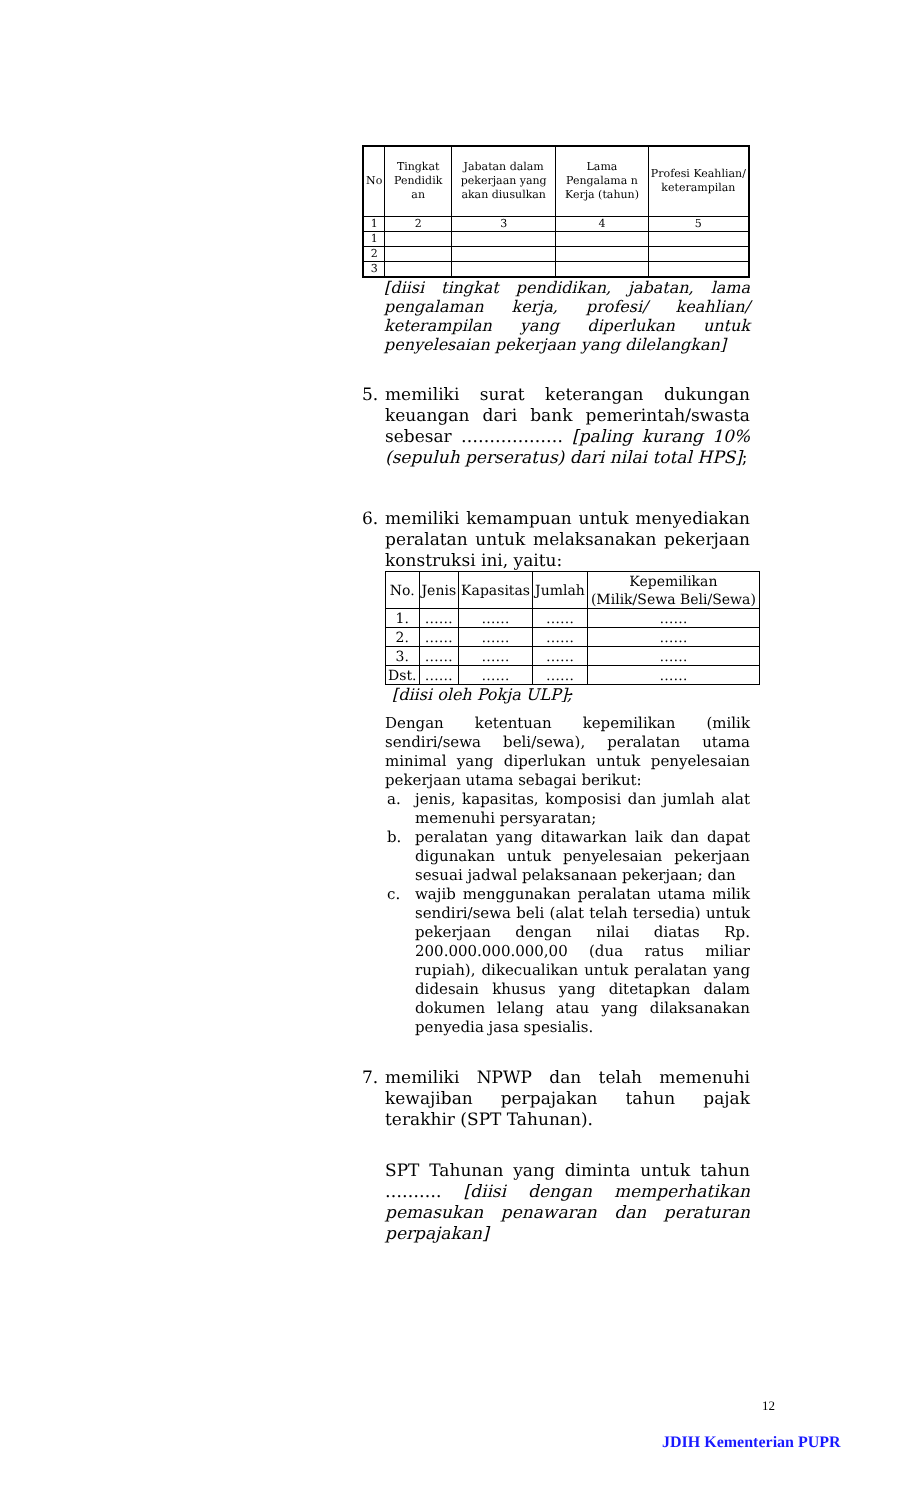| No | Tingkat Pendidik an | Jabatan dalam pekerjaan yang akan diusulkan | Lama Pengalama n Kerja (tahun) | Profesi Keahlian/ keterampilan |
| --- | --- | --- | --- | --- |
| 1 | 2 | 3 | 4 | 5 |
| 1 | | | | |
| 2 | | | | |
| 3 | | | | |
[diisi tingkat pendidikan, jabatan, lama pengalaman kerja, profesi/ keahlian/ keterampilan yang diperlukan untuk penyelesaian pekerjaan yang dilelangkan]
5. memiliki surat keterangan dukungan keuangan dari bank pemerintah/swasta sebesar ……………… [paling kurang 10% (sepuluh perseratus) dari nilai total HPS];
6. memiliki kemampuan untuk menyediakan peralatan untuk melaksanakan pekerjaan konstruksi ini, yaitu:
| No. | Jenis | Kapasitas | Jumlah | Kepemilikan (Milik/Sewa Beli/Sewa) |
| --- | --- | --- | --- | --- |
| 1. | …… | …… | …… | …… |
| 2. | …… | …… | …… | …… |
| 3. | …… | …… | …… | …… |
| Dst. | …… | …… | …… | …… |
[diisi oleh Pokja ULP];
Dengan ketentuan kepemilikan (milik sendiri/sewa beli/sewa), peralatan utama minimal yang diperlukan untuk penyelesaian pekerjaan utama sebagai berikut:
a. jenis, kapasitas, komposisi dan jumlah alat memenuhi persyaratan;
b. peralatan yang ditawarkan laik dan dapat digunakan untuk penyelesaian pekerjaan sesuai jadwal pelaksanaan pekerjaan; dan
c. wajib menggunakan peralatan utama milik sendiri/sewa beli (alat telah tersedia) untuk pekerjaan dengan nilai diatas Rp. 200.000.000.000,00 (dua ratus miliar rupiah), dikecualikan untuk peralatan yang didesain khusus yang ditetapkan dalam dokumen lelang atau yang dilaksanakan penyedia jasa spesialis.
7. memiliki NPWP dan telah memenuhi kewajiban perpajakan tahun pajak terakhir (SPT Tahunan).
SPT Tahunan yang diminta untuk tahun ………. [diisi dengan memperhatikan pemasukan penawaran dan peraturan perpajakan]
12
JDIH Kementerian PUPR